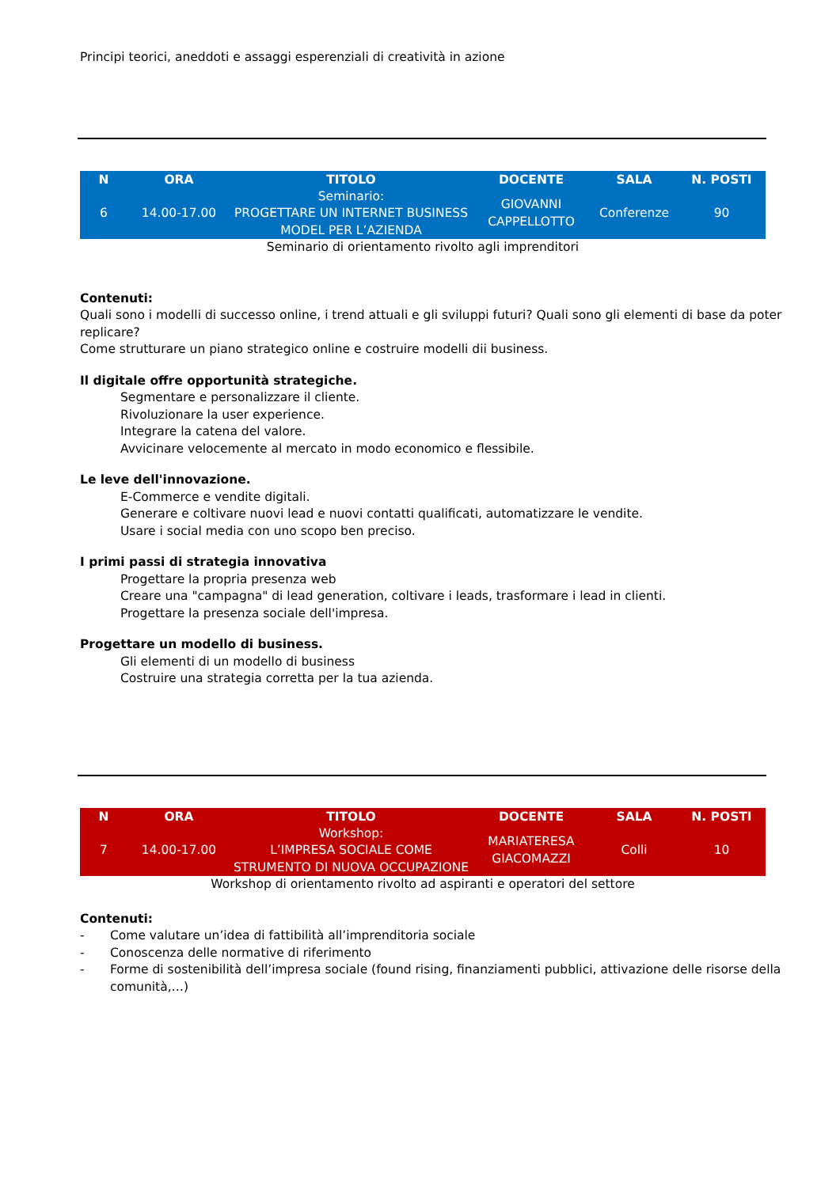Principi teorici, aneddoti e assaggi esperenziali di creatività in azione
| N | ORA | TITOLO | DOCENTE | SALA | N. POSTI |
| --- | --- | --- | --- | --- | --- |
| 6 | 14.00-17.00 | Seminario: PROGETTARE UN INTERNET BUSINESS MODEL PER L’AZIENDA | GIOVANNI CAPPELLOTTO | Conferenze | 90 |
Seminario di orientamento rivolto agli imprenditori
Contenuti:
Quali sono i modelli di successo online, i trend attuali e gli sviluppi futuri? Quali sono gli elementi di base da poter replicare?
Come strutturare un piano strategico online e costruire modelli dii business.
Il digitale offre opportunità strategiche.
Segmentare e personalizzare il cliente.
Rivoluzionare la user experience.
Integrare la catena del valore.
Avvicinare velocemente al mercato in modo economico e flessibile.
Le leve dell'innovazione.
E-Commerce e vendite digitali.
Generare e coltivare nuovi lead e nuovi contatti qualificati, automatizzare le vendite.
Usare i social media con uno scopo ben preciso.
I primi passi di strategia innovativa
Progettare la propria presenza web
Creare una "campagna" di lead generation, coltivare i leads, trasformare i lead in clienti.
Progettare la presenza sociale dell'impresa.
Progettare un modello di business.
Gli elementi di un modello di business
Costruire una strategia corretta per la tua azienda.
| N | ORA | TITOLO | DOCENTE | SALA | N. POSTI |
| --- | --- | --- | --- | --- | --- |
| 7 | 14.00-17.00 | Workshop: L’IMPRESA SOCIALE COME STRUMENTO DI NUOVA OCCUPAZIONE | MARIATERESA GIACOMAZZI | Colli | 10 |
Workshop di orientamento rivolto ad aspiranti e operatori del settore
Contenuti:
- Come valutare un’idea di fattibilità all’imprenditoria sociale
- Conoscenza delle normative di riferimento
- Forme di sostenibilità dell’impresa sociale (found rising, finanziamenti pubblici, attivazione delle risorse della comunità,…)